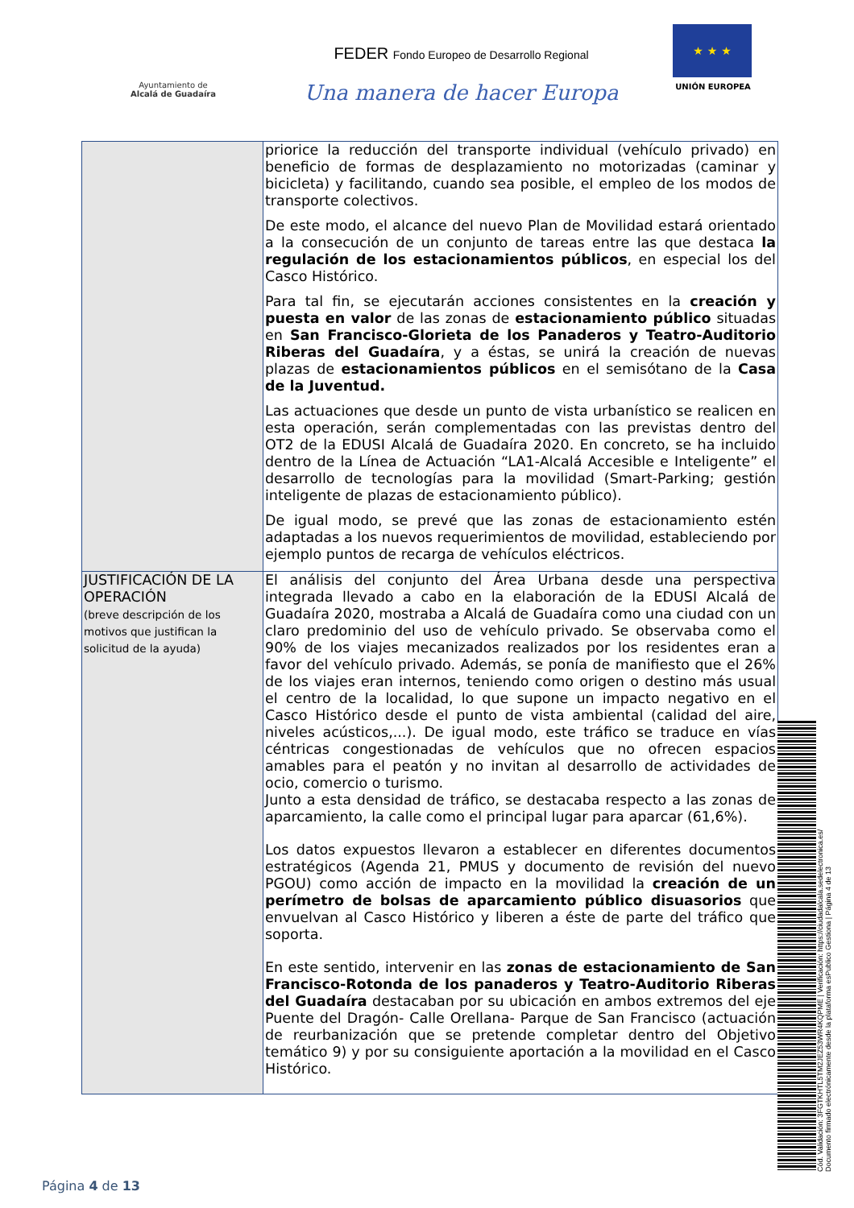Ayuntamiento de
Alcalá de Guadaíra
FEDER Fondo Europeo de Desarrollo Regional
Una manera de hacer Europa
★ ★ ★
UNIÓN EUROPEA
| | priorice la reducción del transporte individual (vehículo privado) en beneficio de formas de desplazamiento no motorizadas (caminar y bicicleta) y facilitando, cuando sea posible, el empleo de los modos de transporte colectivos. De este modo, el alcance del nuevo Plan de Movilidad estará orientado a la consecución de un conjunto de tareas entre las que destaca la regulación de los estacionamientos públicos , en especial los del Casco Histórico. Para tal fin, se ejecutarán acciones consistentes en la creación y puesta en valor de las zonas de estacionamiento público situadas en San Francisco-Glorieta de los Panaderos y Teatro-Auditorio Riberas del Guadaíra , y a éstas, se unirá la creación de nuevas plazas de estacionamientos públicos en el semisótano de la Casa de la Juventud. Las actuaciones que desde un punto de vista urbanístico se realicen en esta operación, serán complementadas con las previstas dentro del OT2 de la EDUSI Alcalá de Guadaíra 2020. En concreto, se ha incluido dentro de la Línea de Actuación “LA1-Alcalá Accesible e Inteligente” el desarrollo de tecnologías para la movilidad (Smart-Parking; gestión inteligente de plazas de estacionamiento público). De igual modo, se prevé que las zonas de estacionamiento estén adaptadas a los nuevos requerimientos de movilidad, estableciendo por ejemplo puntos de recarga de vehículos eléctricos. |
| JUSTIFICACIÓN DE LA OPERACIÓN (breve descripción de los motivos que justifican la solicitud de la ayuda) | El análisis del conjunto del Área Urbana desde una perspectiva integrada llevado a cabo en la elaboración de la EDUSI Alcalá de Guadaíra 2020, mostraba a Alcalá de Guadaíra como una ciudad con un claro predominio del uso de vehículo privado. Se observaba como el 90% de los viajes mecanizados realizados por los residentes eran a favor del vehículo privado. Además, se ponía de manifiesto que el 26% de los viajes eran internos, teniendo como origen o destino más usual el centro de la localidad, lo que supone un impacto negativo en el Casco Histórico desde el punto de vista ambiental (calidad del aire, niveles acústicos,...). De igual modo, este tráfico se traduce en vías céntricas congestionadas de vehículos que no ofrecen espacios amables para el peatón y no invitan al desarrollo de actividades de ocio, comercio o turismo. Junto a esta densidad de tráfico, se destacaba respecto a las zonas de aparcamiento, la calle como el principal lugar para aparcar (61,6%). Los datos expuestos llevaron a establecer en diferentes documentos estratégicos (Agenda 21, PMUS y documento de revisión del nuevo PGOU) como acción de impacto en la movilidad la creación de un perímetro de bolsas de aparcamiento público disuasorios que envuelvan al Casco Histórico y liberen a éste de parte del tráfico que soporta. En este sentido, intervenir en las zonas de estacionamiento de San Francisco-Rotonda de los panaderos y Teatro-Auditorio Riberas del Guadaíra destacaban por su ubicación en ambos extremos del eje Puente del Dragón- Calle Orellana- Parque de San Francisco (actuación de reurbanización que se pretende completar dentro del Objetivo temático 9) y por su consiguiente aportación a la movilidad en el Casco Histórico. |
Cód. Validación: 3FGTKHTL5TM2JEZ53WR4KQPME | Verificación: https://ciudadalcala.sedelectronica.es/
Documento firmado electrónicamente desde la plataforma esPublico Gestiona | Página 4 de 13
Página 4 de 13